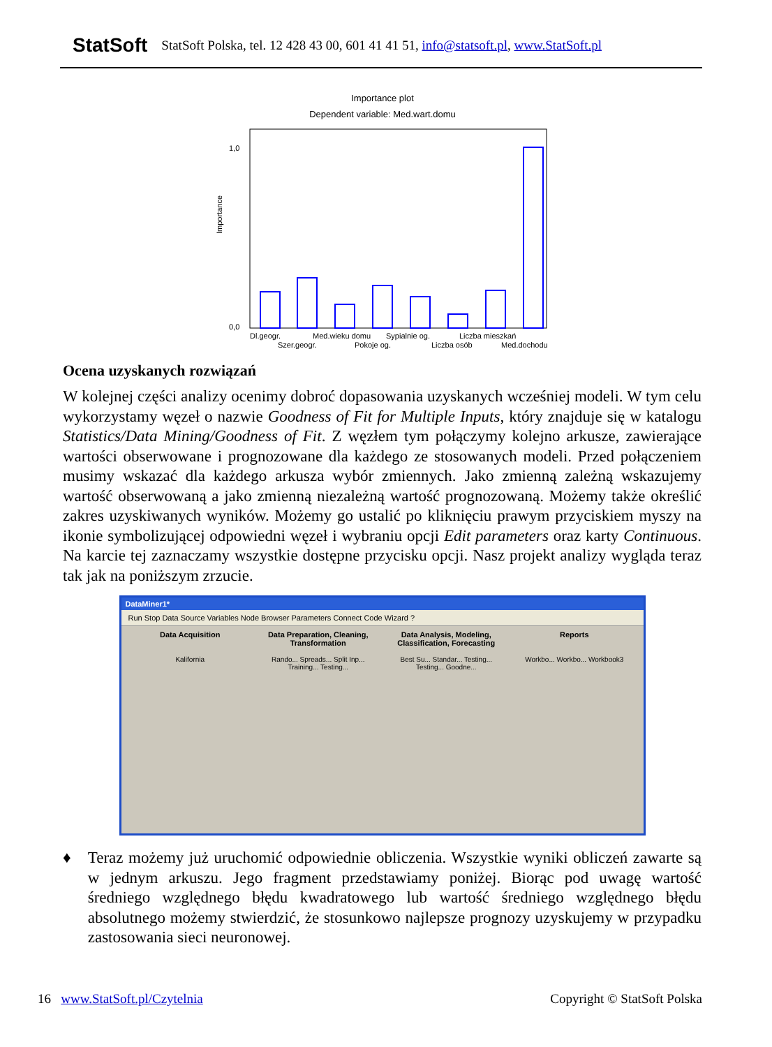StatSoft StatSoft Polska, tel. 12 428 43 00, 601 41 41 51, info@statsoft.pl, www.StatSoft.pl
Importance plot
Dependent variable: Med.wart.domu
Importance
0,0
1,0
Dl.geogr.
Med.wieku domu
Sypialnie og.
Liczba mieszkań
Szer.geogr.
Pokoje og.
Liczba osób
Med.dochodu
Ocena uzyskanych rozwiązań
W kolejnej części analizy ocenimy dobroć dopasowania uzyskanych wcześniej modeli. W tym celu wykorzystamy węzeł o nazwie Goodness of Fit for Multiple Inputs, który znajduje się w katalogu Statistics/Data Mining/Goodness of Fit. Z węzłem tym połączymy kolejno arkusze, zawierające wartości obserwowane i prognozowane dla każdego ze stosowanych modeli. Przed połączeniem musimy wskazać dla każdego arkusza wybór zmiennych. Jako zmienną zależną wskazujemy wartość obserwowaną a jako zmienną niezależną wartość prognozowaną. Możemy także określić zakres uzyskiwanych wyników. Możemy go ustalić po kliknięciu prawym przyciskiem myszy na ikonie symbolizującej odpowiedni węzeł i wybraniu opcji Edit parameters oraz karty Continuous. Na karcie tej zaznaczamy wszystkie dostępne przycisku opcji. Nasz projekt analizy wygląda teraz tak jak na poniższym zrzucie.
DataMiner1*
Run Stop Data Source Variables Node Browser Parameters Connect Code Wizard ?
Data Acquisition Data Preparation, Cleaning, Transformation
Data Analysis, Modeling, Classification, Forecasting
Reports
Kalifornia Rando... Spreads... Split Inp... Training... Testing...
Best Su... Standar... Testing... Testing... Goodne...
Workbo... Workbo... Workbook3
♦ Teraz możemy już uruchomić odpowiednie obliczenia. Wszystkie wyniki obliczeń zawarte są w jednym arkuszu. Jego fragment przedstawiamy poniżej. Biorąc pod uwagę wartość średniego względnego błędu kwadratowego lub wartość średniego względnego błędu absolutnego możemy stwierdzić, że stosunkowo najlepsze prognozy uzyskujemy w przypadku zastosowania sieci neuronowej.
16 www.StatSoft.pl/Czytelnia Copyright © StatSoft Polska